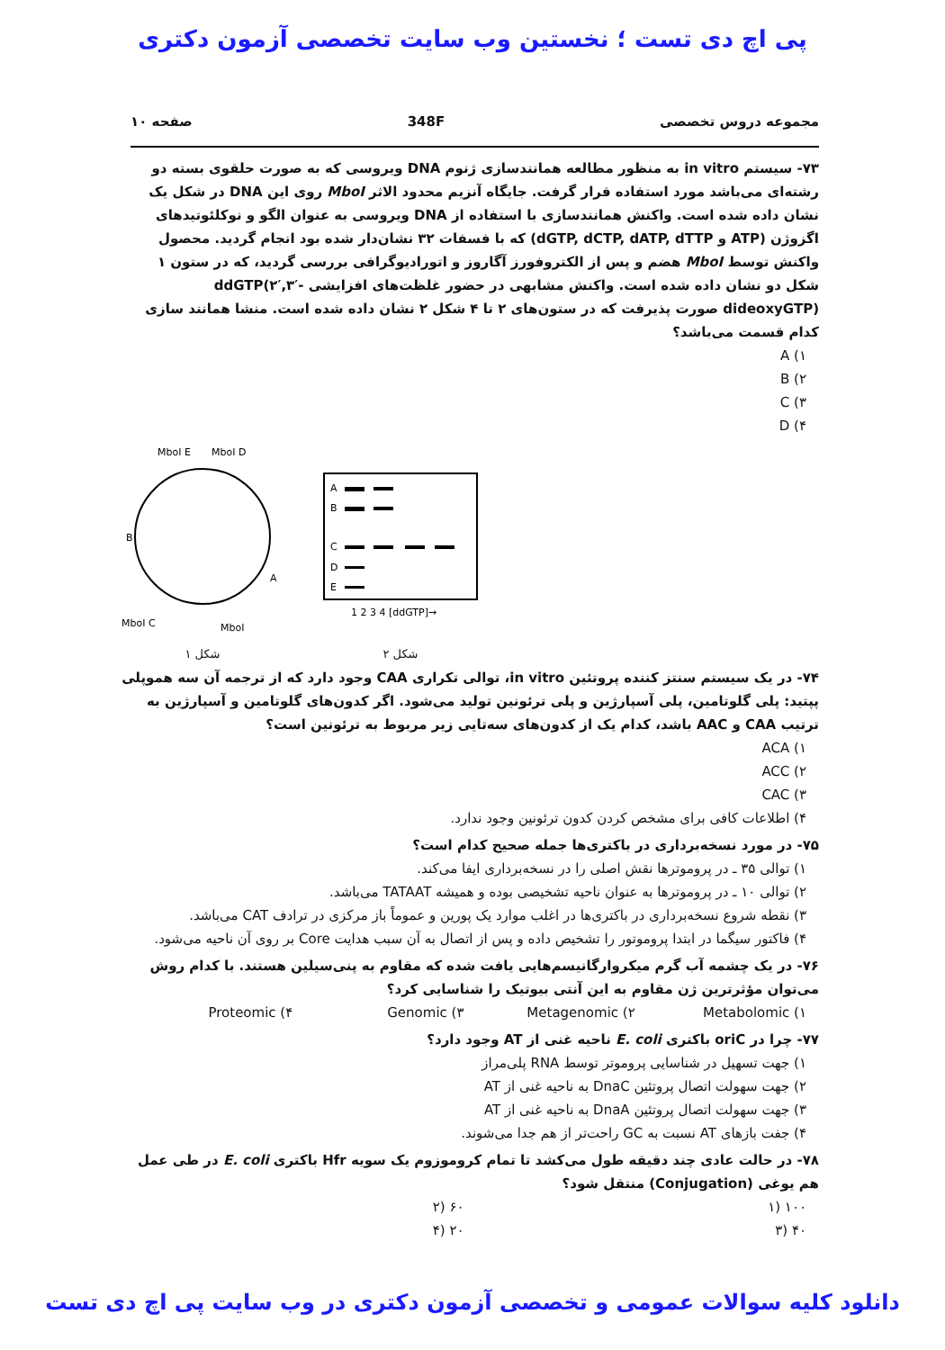پی اچ دی تست ؛ نخستین وب سایت تخصصی آزمون دکتری
مجموعه دروس تخصصی 348F صفحه ۱۰
۷۳- سیستم in vitro به منظور مطالعه همانندسازی ژنوم DNA ویروسی که به صورت حلقوی بسته دو رشته‌ای می‌باشد مورد استفاده قرار گرفت. جایگاه آنزیم محدود الاثر MboI روی این DNA در شکل یک نشان داده شده است. واکنش همانندسازی با استفاده از DNA ویروسی به عنوان الگو و نوکلئوتیدهای اگزوژن (ATP و dGTP, dCTP, dATP, dTTP) که با فسفات ۳۲ نشان‌دار شده بود انجام گردید. محصول واکنش توسط MboI هضم و پس از الکتروفورز آگاروز و اتورادیوگرافی بررسی گردید، که در ستون ۱ شکل دو نشان داده شده است. واکنش مشابهی در حضور غلظت‌های افزایشی ddGTP(۲′,۳′-dideoxyGTP) صورت پذیرفت که در ستون‌های ۲ تا ۴ شکل ۲ نشان داده شده است. منشا همانند سازی کدام قسمت می‌باشد؟
A (۱
B (۲
C (۳
D (۴
MboI E
MboI D
B
A
MboI C
MboI
شکل ۱
A
B
C
D
E
1 2 3 4 [ddGTP]→
شکل ۲
۷۴- در یک سیستم سنتز کننده پروتئین in vitro، توالی تکراری CAA وجود دارد که از ترجمه آن سه هموپلی پپتید: پلی گلوتامین، پلی آسپارژین و پلی ترئونین تولید می‌شود. اگر کدون‌های گلوتامین و آسپارژین به ترتیب CAA و AAC باشد، کدام یک از کدون‌های سه‌تایی زیر مربوط به ترئونین است؟
ACA (۱
ACC (۲
CAC (۳
۴) اطلاعات کافی برای مشخص کردن کدون ترئونین وجود ندارد.
۷۵- در مورد نسخه‌برداری در باکتری‌ها جمله صحیح کدام است؟
۱) توالی ۳۵ ـ در پروموترها نقش اصلی را در نسخه‌برداری ایفا می‌کند.
۲) توالی ۱۰ ـ در پروموترها به عنوان ناحیه تشخیصی بوده و همیشه TATAAT می‌باشد.
۳) نقطه شروع نسخه‌برداری در باکتری‌ها در اغلب موارد یک پورین و عموماً باز مرکزی در ترادف CAT می‌باشد.
۴) فاکتور سیگما در ابتدا پروموتور را تشخیص داده و پس از اتصال به آن سبب هدایت Core بر روی آن ناحیه می‌شود.
۷۶- در یک چشمه آب گرم میکروارگانیسم‌هایی یافت شده که مقاوم به پنی‌سیلین هستند. با کدام روش می‌توان مؤثرترین ژن مقاوم به این آنتی بیوتیک را شناسایی کرد؟
Metabolomic (۱ Metagenomic (۲ Genomic (۳ Proteomic (۴
۷۷- چرا در oriC باکتری E. coli ناحیه غنی از AT وجود دارد؟
۱) جهت تسهیل در شناسایی پروموتر توسط RNA پلی‌مراز
۲) جهت سهولت اتصال پروتئین DnaC به ناحیه غنی از AT
۳) جهت سهولت اتصال پروتئین DnaA به ناحیه غنی از AT
۴) جفت بازهای AT نسبت به GC راحت‌تر از هم جدا می‌شوند.
۷۸- در حالت عادی چند دقیقه طول می‌کشد تا تمام کروموزوم یک سویه Hfr باکتری E. coli در طی عمل هم یوغی (Conjugation) منتقل شود؟
۱۰۰ (۱ ۶۰ (۲
۴۰ (۳ ۲۰ (۴
دانلود کلیه سوالات عمومی و تخصصی آزمون دکتری در وب سایت پی اچ دی تست